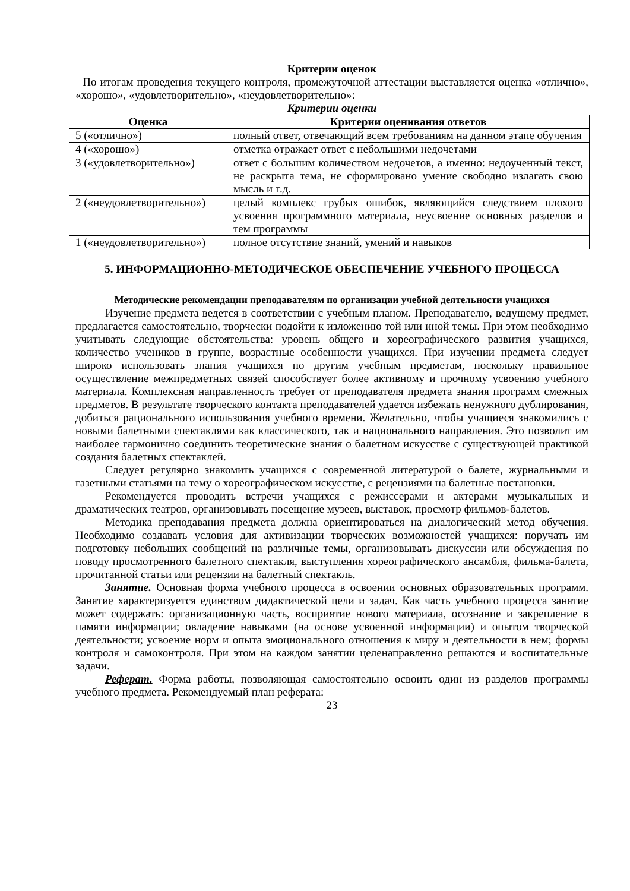Критерии оценок
По итогам проведения текущего контроля, промежуточной аттестации выставляется оценка «отлично», «хорошо», «удовлетворительно», «неудовлетворительно»:
Критерии оценки
| Оценка | Критерии оценивания ответов |
| --- | --- |
| 5 («отлично») | полный ответ, отвечающий всем требованиям на данном этапе обучения |
| 4 («хорошо») | отметка отражает ответ с небольшими недочетами |
| 3 («удовлетворительно») | ответ с большим количеством недочетов, а именно: недоученный текст, не раскрыта тема, не сформировано умение свободно излагать свою мысль и т.д. |
| 2 («неудовлетворительно») | целый комплекс грубых ошибок, являющийся следствием плохого усвоения программного материала, неусвоение основных разделов и тем программы |
| 1 («неудовлетворительно») | полное отсутствие знаний, умений и навыков |
5. ИНФОРМАЦИОННО-МЕТОДИЧЕСКОЕ ОБЕСПЕЧЕНИЕ УЧЕБНОГО ПРОЦЕССА
Методические рекомендации преподавателям по организации учебной деятельности учащихся
Изучение предмета ведется в соответствии с учебным планом. Преподавателю, ведущему предмет, предлагается самостоятельно, творчески подойти к изложению той или иной темы. При этом необходимо учитывать следующие обстоятельства: уровень общего и хореографического развития учащихся, количество учеников в группе, возрастные особенности учащихся. При изучении предмета следует широко использовать знания учащихся по другим учебным предметам, поскольку правильное осуществление межпредметных связей способствует более активному и прочному усвоению учебного материала. Комплексная направленность требует от преподавателя предмета знания программ смежных предметов. В результате творческого контакта преподавателей удается избежать ненужного дублирования, добиться рационального использования учебного времени. Желательно, чтобы учащиеся знакомились с новыми балетными спектаклями как классического, так и национального направления. Это позволит им наиболее гармонично соединить теоретические знания о балетном искусстве с существующей практикой создания балетных спектаклей.
Следует регулярно знакомить учащихся с современной литературой о балете, журнальными и газетными статьями на тему о хореографическом искусстве, с рецензиями на балетные постановки.
Рекомендуется проводить встречи учащихся с режиссерами и актерами музыкальных и драматических театров, организовывать посещение музеев, выставок, просмотр фильмов-балетов.
Методика преподавания предмета должна ориентироваться на диалогический метод обучения. Необходимо создавать условия для активизации творческих возможностей учащихся: поручать им подготовку небольших сообщений на различные темы, организовывать дискуссии или обсуждения по поводу просмотренного балетного спектакля, выступления хореографического ансамбля, фильма-балета, прочитанной статьи или рецензии на балетный спектакль.
Занятие. Основная форма учебного процесса в освоении основных образовательных программ. Занятие характеризуется единством дидактической цели и задач. Как часть учебного процесса занятие может содержать: организационную часть, восприятие нового материала, осознание и закрепление в памяти информации; овладение навыками (на основе усвоенной информации) и опытом творческой деятельности; усвоение норм и опыта эмоционального отношения к миру и деятельности в нем; формы контроля и самоконтроля. При этом на каждом занятии целенаправленно решаются и воспитательные задачи.
Реферат. Форма работы, позволяющая самостоятельно освоить один из разделов программы учебного предмета. Рекомендуемый план реферата:
23